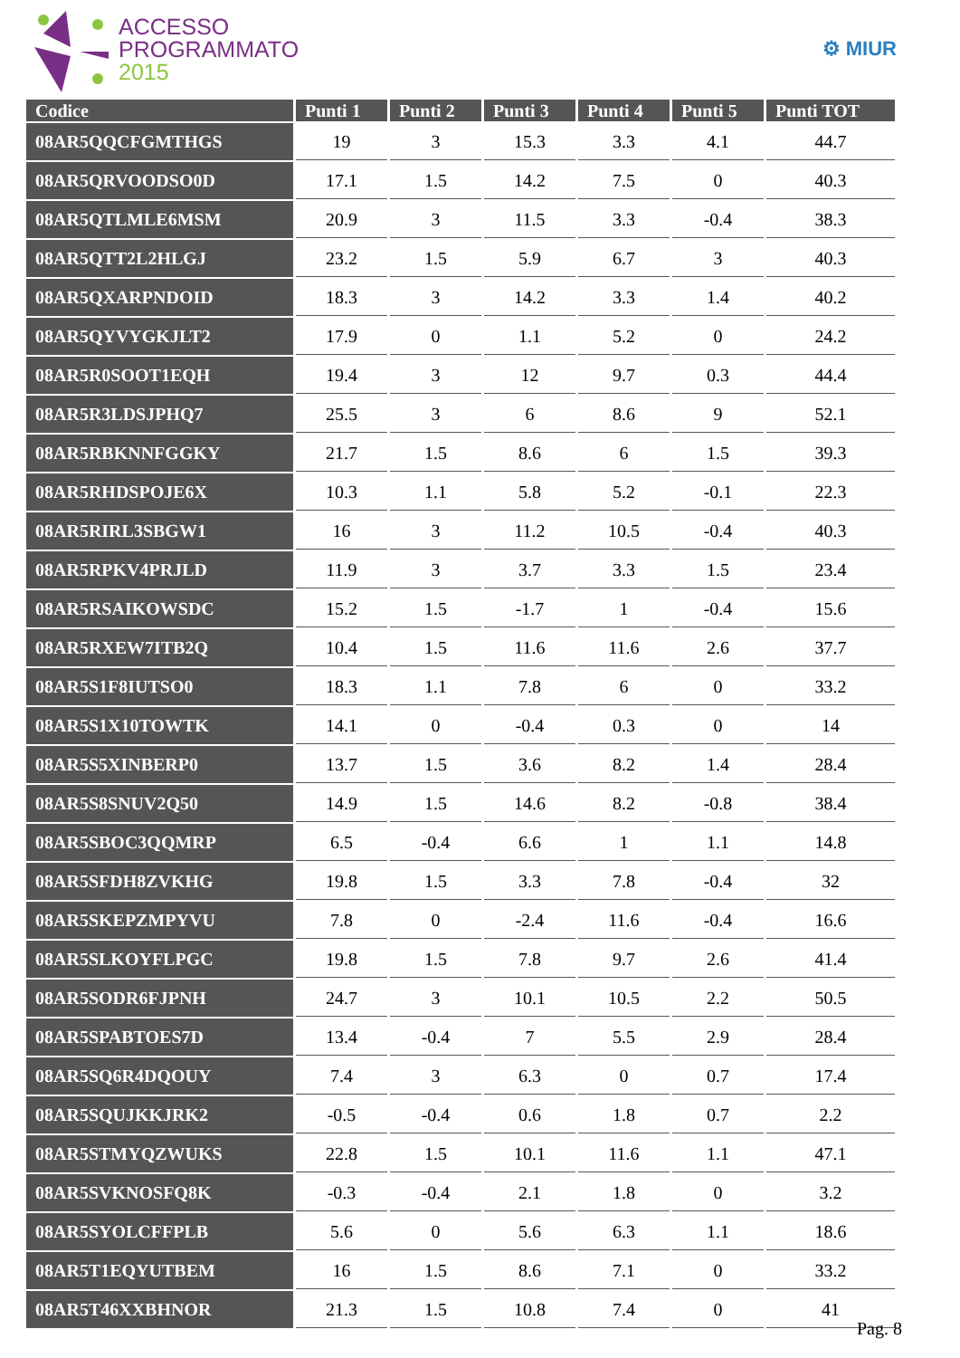ACCESSO
PROGRAMMATO
2015
⚙ MIUR
| Codice | Punti 1 | Punti 2 | Punti 3 | Punti 4 | Punti 5 | Punti TOT |
| --- | --- | --- | --- | --- | --- | --- |
| 08AR5QQCFGMTHGS | 19 | 3 | 15.3 | 3.3 | 4.1 | 44.7 |
| 08AR5QRVOODSO0D | 17.1 | 1.5 | 14.2 | 7.5 | 0 | 40.3 |
| 08AR5QTLMLE6MSM | 20.9 | 3 | 11.5 | 3.3 | -0.4 | 38.3 |
| 08AR5QTT2L2HLGJ | 23.2 | 1.5 | 5.9 | 6.7 | 3 | 40.3 |
| 08AR5QXARPNDOID | 18.3 | 3 | 14.2 | 3.3 | 1.4 | 40.2 |
| 08AR5QYVYGKJLT2 | 17.9 | 0 | 1.1 | 5.2 | 0 | 24.2 |
| 08AR5R0SOOT1EQH | 19.4 | 3 | 12 | 9.7 | 0.3 | 44.4 |
| 08AR5R3LDSJPHQ7 | 25.5 | 3 | 6 | 8.6 | 9 | 52.1 |
| 08AR5RBKNNFGGKY | 21.7 | 1.5 | 8.6 | 6 | 1.5 | 39.3 |
| 08AR5RHDSPOJE6X | 10.3 | 1.1 | 5.8 | 5.2 | -0.1 | 22.3 |
| 08AR5RIRL3SBGW1 | 16 | 3 | 11.2 | 10.5 | -0.4 | 40.3 |
| 08AR5RPKV4PRJLD | 11.9 | 3 | 3.7 | 3.3 | 1.5 | 23.4 |
| 08AR5RSAIKOWSDC | 15.2 | 1.5 | -1.7 | 1 | -0.4 | 15.6 |
| 08AR5RXEW7ITB2Q | 10.4 | 1.5 | 11.6 | 11.6 | 2.6 | 37.7 |
| 08AR5S1F8IUTSO0 | 18.3 | 1.1 | 7.8 | 6 | 0 | 33.2 |
| 08AR5S1X10TOWTK | 14.1 | 0 | -0.4 | 0.3 | 0 | 14 |
| 08AR5S5XINBERP0 | 13.7 | 1.5 | 3.6 | 8.2 | 1.4 | 28.4 |
| 08AR5S8SNUV2Q50 | 14.9 | 1.5 | 14.6 | 8.2 | -0.8 | 38.4 |
| 08AR5SBOC3QQMRP | 6.5 | -0.4 | 6.6 | 1 | 1.1 | 14.8 |
| 08AR5SFDH8ZVKHG | 19.8 | 1.5 | 3.3 | 7.8 | -0.4 | 32 |
| 08AR5SKEPZMPYVU | 7.8 | 0 | -2.4 | 11.6 | -0.4 | 16.6 |
| 08AR5SLKOYFLPGC | 19.8 | 1.5 | 7.8 | 9.7 | 2.6 | 41.4 |
| 08AR5SODR6FJPNH | 24.7 | 3 | 10.1 | 10.5 | 2.2 | 50.5 |
| 08AR5SPABTOES7D | 13.4 | -0.4 | 7 | 5.5 | 2.9 | 28.4 |
| 08AR5SQ6R4DQOUY | 7.4 | 3 | 6.3 | 0 | 0.7 | 17.4 |
| 08AR5SQUJKKJRK2 | -0.5 | -0.4 | 0.6 | 1.8 | 0.7 | 2.2 |
| 08AR5STMYQZWUKS | 22.8 | 1.5 | 10.1 | 11.6 | 1.1 | 47.1 |
| 08AR5SVKNOSFQ8K | -0.3 | -0.4 | 2.1 | 1.8 | 0 | 3.2 |
| 08AR5SYOLCFFPLB | 5.6 | 0 | 5.6 | 6.3 | 1.1 | 18.6 |
| 08AR5T1EQYUTBEM | 16 | 1.5 | 8.6 | 7.1 | 0 | 33.2 |
| 08AR5T46XXBHNOR | 21.3 | 1.5 | 10.8 | 7.4 | 0 | 41 |
Pag. 8